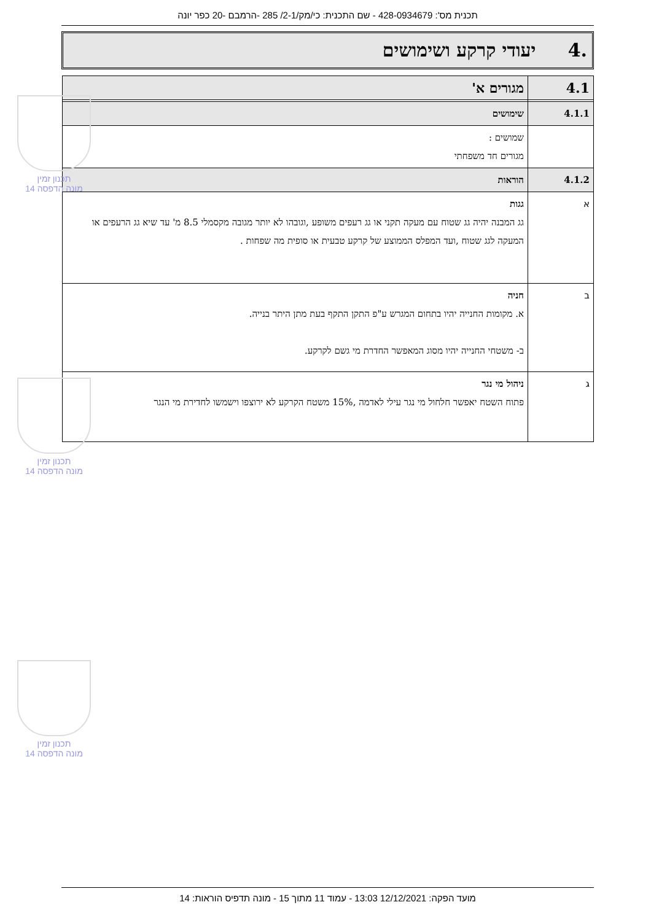תכנית מס': 428-0934679 - שם התכנית: כי/מק/2-1/ 285 -הרמבם -20 כפר יונה
.4 יעודי קרקע ושימושים
| 4.1 | מגורים א' |
| 4.1.1 | שימושים |
| | שמושים : מגורים חד משפחתי |
| 4.1.2 | הוראות |
| א | גגות גג המבנה יהיה גג שטוח עם מעקה תקני או גג רעפים משופע ,וגובהו לא יותר מגובה מקסמלי 8.5 מ' עד שיא גג הרעפים או המעקה לגג שטוח ,ועד המפלס הממוצע של קרקע טבעית או סופית מה שפחות . |
| ב | חניה א. מקומות החנייה יהיו בתחום המגרש ע"פ התקן התקף בעת מתן היתר בנייה. ב- משטחי החנייה יהיו מסוג המאפשר החדרת מי גשם לקרקע. |
| ג | ניהול מי נגר פתוח השטח יאפשר חלחול מי נגר עילי לאדמה ,15% משטח הקרקע לא ירוצפו וישמשו לחדירת מי הנגר |
תכנון זמין
מונה הדפסה 14
תכנון זמין
מונה הדפסה 14
תכנון זמין
מונה הדפסה 14
מועד הפקה: 12/12/2021 13:03 - עמוד 11 מתוך 15 - מונה תדפיס הוראות: 14